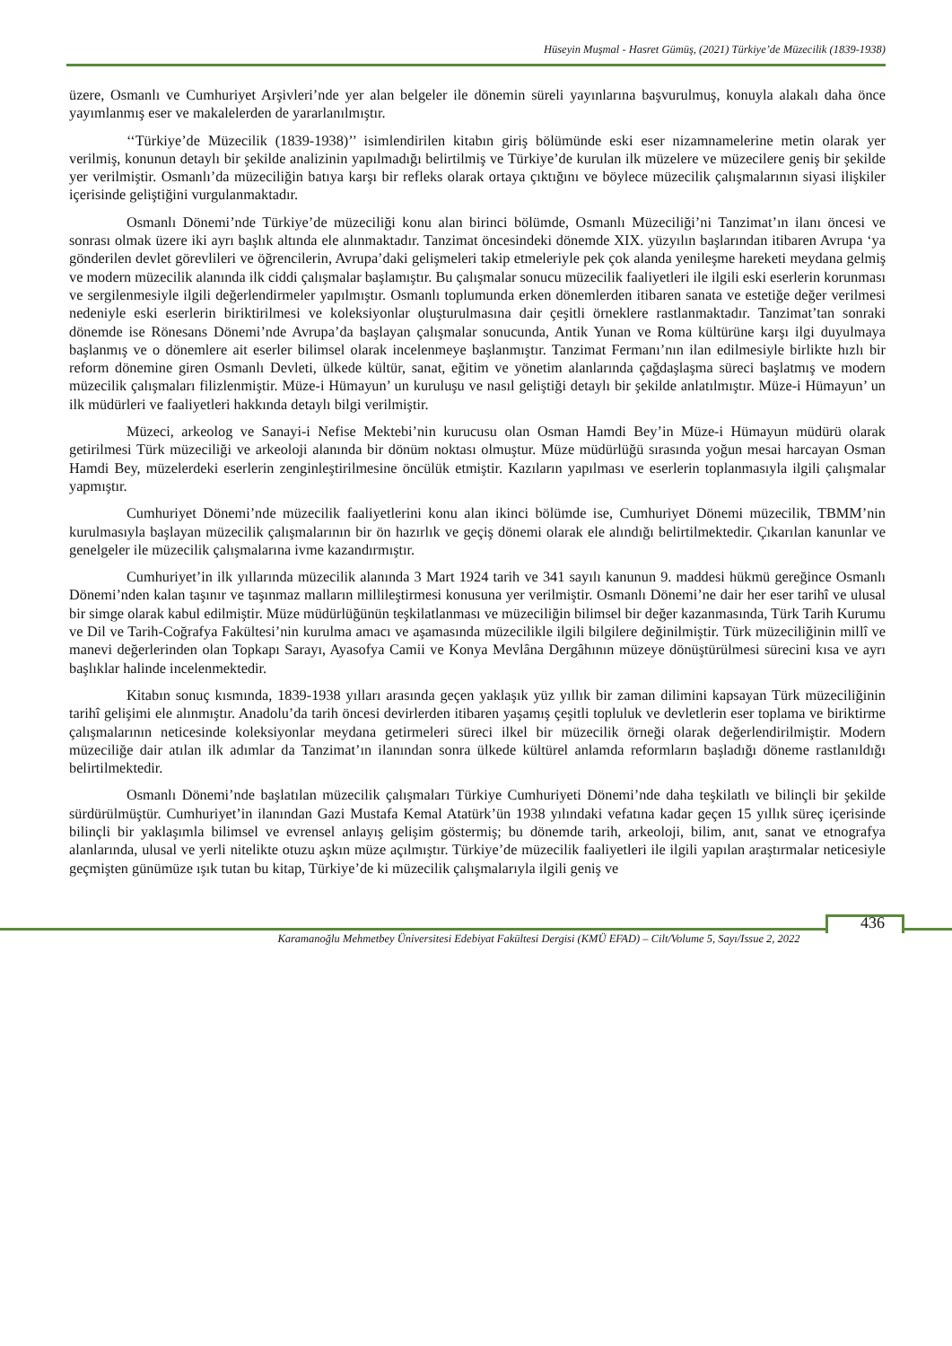Hüseyin Muşmal - Hasret Gümüş, (2021) Türkiye’de Müzecilik (1839-1938)
üzere, Osmanlı ve Cumhuriyet Arşivleri’nde yer alan belgeler ile dönemin süreli yayınlarına başvurulmuş, konuyla alakalı daha önce yayımlanmış eser ve makalelerden de yararlanılmıştır.
‘‘Türkiye’de Müzecilik (1839-1938)’’ isimlendirilen kitabın giriş bölümünde eski eser nizamnamelerine metin olarak yer verilmiş, konunun detaylı bir şekilde analizinin yapılmadığı belirtilmiş ve Türkiye’de kurulan ilk müzelere ve müzecilere geniş bir şekilde yer verilmiştir. Osmanlı’da müzeciliğin batıya karşı bir refleks olarak ortaya çıktığını ve böylece müzecilik çalışmalarının siyasi ilişkiler içerisinde geliştiğini vurgulanmaktadır.
Osmanlı Dönemi’nde Türkiye’de müzeciliği konu alan birinci bölümde, Osmanlı Müzeciliği’ni Tanzimat’ın ilanı öncesi ve sonrası olmak üzere iki ayrı başlık altında ele alınmaktadır. Tanzimat öncesindeki dönemde XIX. yüzyılın başlarından itibaren Avrupa ‘ya gönderilen devlet görevlileri ve öğrencilerin, Avrupa’daki gelişmeleri takip etmeleriyle pek çok alanda yenileşme hareketi meydana gelmiş ve modern müzecilik alanında ilk ciddi çalışmalar başlamıştır. Bu çalışmalar sonucu müzecilik faaliyetleri ile ilgili eski eserlerin korunması ve sergilenmesiyle ilgili değerlendirmeler yapılmıştır. Osmanlı toplumunda erken dönemlerden itibaren sanata ve estetiğe değer verilmesi nedeniyle eski eserlerin biriktirilmesi ve koleksiyonlar oluşturulmasına dair çeşitli örneklere rastlanmaktadır. Tanzimat’tan sonraki dönemde ise Rönesans Dönemi’nde Avrupa’da başlayan çalışmalar sonucunda, Antik Yunan ve Roma kültürüne karşı ilgi duyulmaya başlanmış ve o dönemlere ait eserler bilimsel olarak incelenmeye başlanmıştır. Tanzimat Fermanı’nın ilan edilmesiyle birlikte hızlı bir reform dönemine giren Osmanlı Devleti, ülkede kültür, sanat, eğitim ve yönetim alanlarında çağdaşlaşma süreci başlatmış ve modern müzecilik çalışmaları filizlenmiştir. Müze-i Hümayun’ un kuruluşu ve nasıl geliştiği detaylı bir şekilde anlatılmıştır. Müze-i Hümayun’ un ilk müdürleri ve faaliyetleri hakkında detaylı bilgi verilmiştir.
Müzeci, arkeolog ve Sanayi-i Nefise Mektebi’nin kurucusu olan Osman Hamdi Bey’in Müze-i Hümayun müdürü olarak getirilmesi Türk müzeciliği ve arkeoloji alanında bir dönüm noktası olmuştur. Müze müdürlüğü sırasında yoğun mesai harcayan Osman Hamdi Bey, müzelerdeki eserlerin zenginleştirilmesine öncülük etmiştir. Kazıların yapılması ve eserlerin toplanmasıyla ilgili çalışmalar yapmıştır.
Cumhuriyet Dönemi’nde müzecilik faaliyetlerini konu alan ikinci bölümde ise, Cumhuriyet Dönemi müzecilik, TBMM’nin kurulmasıyla başlayan müzecilik çalışmalarının bir ön hazırlık ve geçiş dönemi olarak ele alındığı belirtilmektedir. Çıkarılan kanunlar ve genelgeler ile müzecilik çalışmalarına ivme kazandırmıştır.
Cumhuriyet’in ilk yıllarında müzecilik alanında 3 Mart 1924 tarih ve 341 sayılı kanunun 9. maddesi hükmü gereğince Osmanlı Dönemi’nden kalan taşınır ve taşınmaz malların millileştirmesi konusuna yer verilmiştir. Osmanlı Dönemi’ne dair her eser tarihî ve ulusal bir simge olarak kabul edilmiştir. Müze müdürlüğünün teşkilatlanması ve müzeciliğin bilimsel bir değer kazanmasında, Türk Tarih Kurumu ve Dil ve Tarih-Coğrafya Fakültesi’nin kurulma amacı ve aşamasında müzecilikle ilgili bilgilere değinilmiştir. Türk müzeciliğinin millî ve manevi değerlerinden olan Topkapı Sarayı, Ayasofya Camii ve Konya Mevlâna Dergâhının müzeye dönüştürülmesi sürecini kısa ve ayrı başlıklar halinde incelenmektedir.
Kitabın sonuç kısmında, 1839-1938 yılları arasında geçen yaklaşık yüz yıllık bir zaman dilimini kapsayan Türk müzeciliğinin tarihî gelişimi ele alınmıştır. Anadolu’da tarih öncesi devirlerden itibaren yaşamış çeşitli topluluk ve devletlerin eser toplama ve biriktirme çalışmalarının neticesinde koleksiyonlar meydana getirmeleri süreci ilkel bir müzecilik örneği olarak değerlendirilmiştir. Modern müzeciliğe dair atılan ilk adımlar da Tanzimat’ın ilanından sonra ülkede kültürel anlamda reformların başladığı döneme rastlanıldığı belirtilmektedir.
Osmanlı Dönemi’nde başlatılan müzecilik çalışmaları Türkiye Cumhuriyeti Dönemi’nde daha teşkilatlı ve bilinçli bir şekilde sürdürülmüştür. Cumhuriyet’in ilanından Gazi Mustafa Kemal Atatürk’ün 1938 yılındaki vefatına kadar geçen 15 yıllık süreç içerisinde bilinçli bir yaklaşımla bilimsel ve evrensel anlayış gelişim göstermiş; bu dönemde tarih, arkeoloji, bilim, anıt, sanat ve etnografya alanlarında, ulusal ve yerli nitelikte otuzu aşkın müze açılmıştır. Türkiye’de müzecilik faaliyetleri ile ilgili yapılan araştırmalar neticesiyle geçmişten günümüze ışık tutan bu kitap, Türkiye’de ki müzecilik çalışmalarıyla ilgili geniş ve
436
Karamanoğlu Mehmetbey Üniversitesi Edebiyat Fakültesi Dergisi (KMÜ EFAD) – Cilt/Volume 5, Sayı/Issue 2, 2022